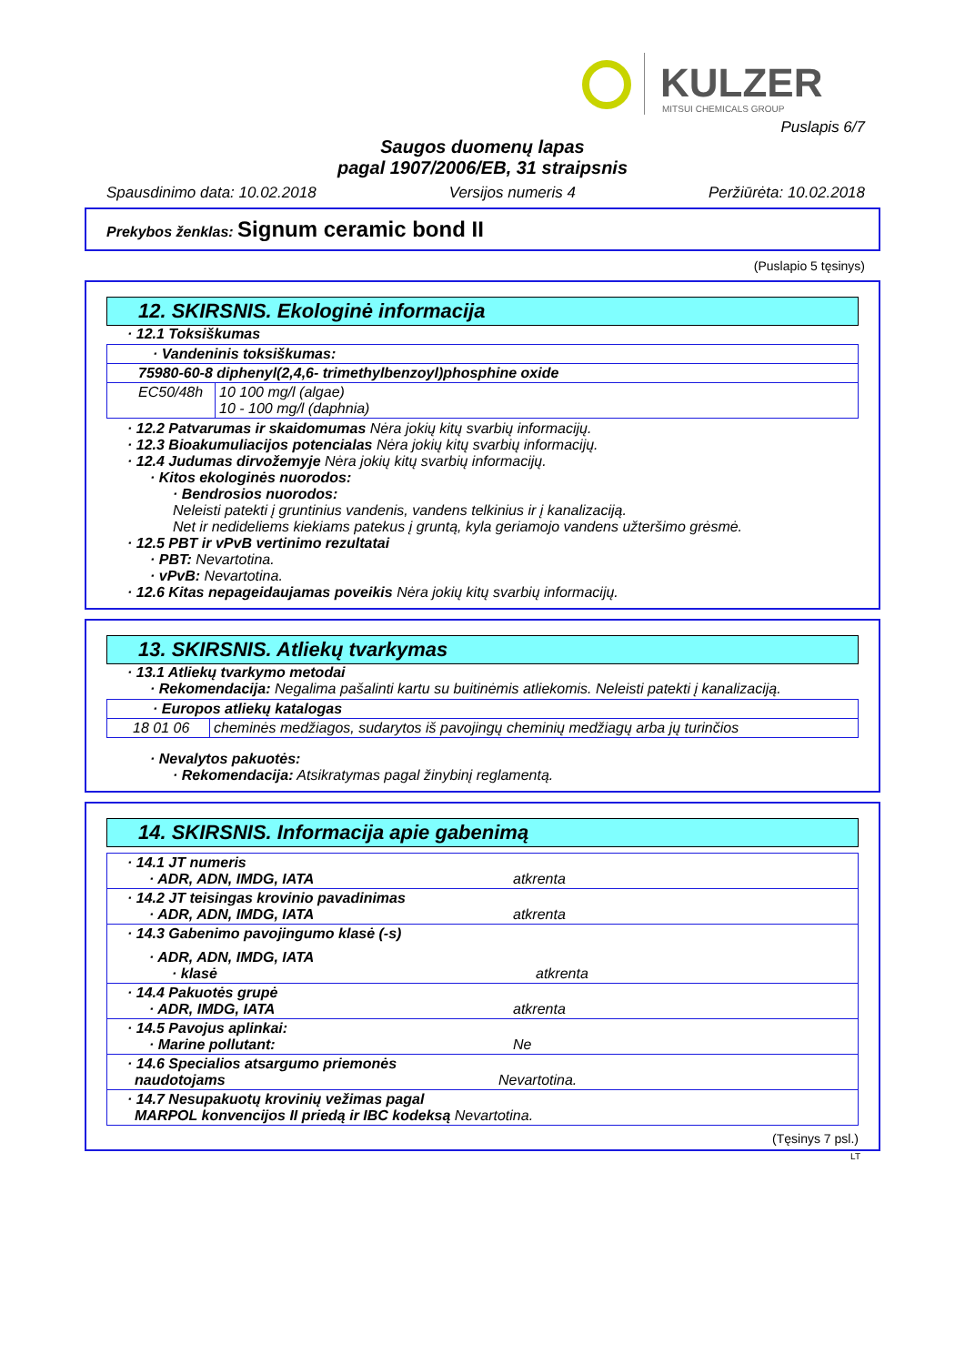KULZER
MITSUI CHEMICALS GROUP
Puslapis 6/7
Saugos duomenų lapas
pagal 1907/2006/EB, 31 straipsnis
Spausdinimo data: 10.02.2018 Versijos numeris 4 Peržiūrėta: 10.02.2018
Prekybos ženklas: Signum ceramic bond II
(Puslapio 5 tęsinys)
12. SKIRSNIS. Ekologinė informacija
· 12.1 Toksiškumas
| · Vandeninis toksiškumas: | |
| 75980-60-8 diphenyl(2,4,6- trimethylbenzoyl)phosphine oxide | |
| EC50/48h | 10 100 mg/l (algae) 10 - 100 mg/l (daphnia) |
· 12.2 Patvarumas ir skaidomumas Nėra jokių kitų svarbių informacijų.
· 12.3 Bioakumuliacijos potencialas Nėra jokių kitų svarbių informacijų.
· 12.4 Judumas dirvožemyje Nėra jokių kitų svarbių informacijų.
· Kitos ekologinės nuorodos:
· Bendrosios nuorodos:
Neleisti patekti į gruntinius vandenis, vandens telkinius ir į kanalizaciją.
Net ir nedideliems kiekiams patekus į gruntą, kyla geriamojo vandens užteršimo grėsmė.
· 12.5 PBT ir vPvB vertinimo rezultatai
· PBT: Nevartotina.
· vPvB: Nevartotina.
· 12.6 Kitas nepageidaujamas poveikis Nėra jokių kitų svarbių informacijų.
13. SKIRSNIS. Atliekų tvarkymas
· 13.1 Atliekų tvarkymo metodai
· Rekomendacija: Negalima pašalinti kartu su buitinėmis atliekomis. Neleisti patekti į kanalizaciją.
| · Europos atliekų katalogas | |
| 18 01 06 | cheminės medžiagos, sudarytos iš pavojingų cheminių medžiagų arba jų turinčios |
· Nevalytos pakuotės:
· Rekomendacija: Atsikratymas pagal žinybinį reglamentą.
14. SKIRSNIS. Informacija apie gabenimą
| · 14.1 JT numeris · ADR, ADN, IMDG, IATA atkrenta |
| · 14.2 JT teisingas krovinio pavadinimas · ADR, ADN, IMDG, IATA atkrenta |
| · 14.3 Gabenimo pavojingumo klasė (-s) · ADR, ADN, IMDG, IATA · klasė atkrenta |
| · 14.4 Pakuotės grupė · ADR, IMDG, IATA atkrenta |
| · 14.5 Pavojus aplinkai: · Marine pollutant: Ne |
| · 14.6 Specialios atsargumo priemonės naudotojams Nevartotina. |
| · 14.7 Nesupakuotų krovinių vežimas pagal MARPOL konvencijos II priedą ir IBC kodeksą Nevartotina. |
(Tęsinys 7 psl.)
LT